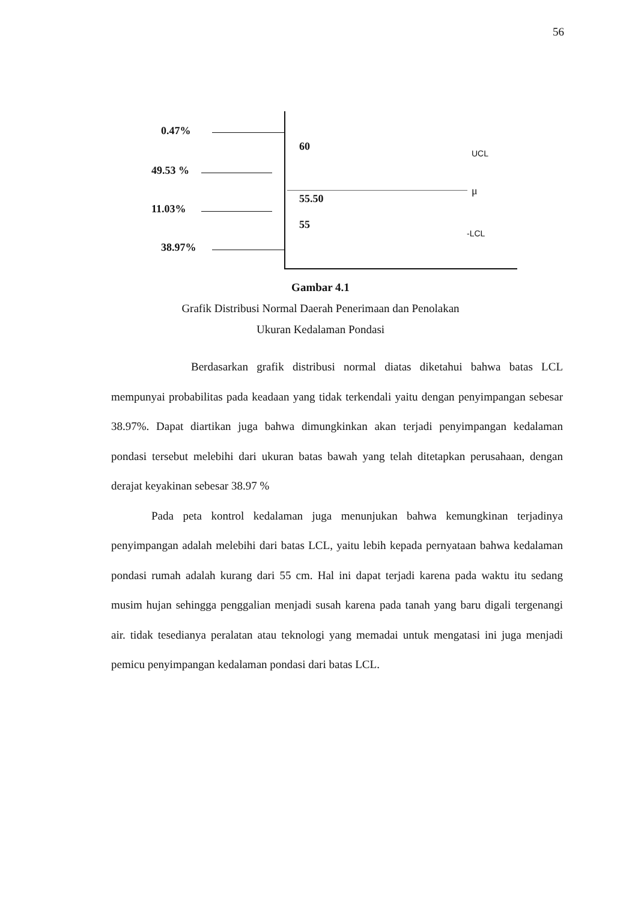56
0.47%
49.53 %
11.03%
38.97%
60
UCL
μ
55.50
55
-LCL
Gambar 4.1
Grafik Distribusi Normal Daerah Penerimaan dan Penolakan
Ukuran Kedalaman Pondasi
Berdasarkan grafik distribusi normal diatas diketahui bahwa batas LCL mempunyai probabilitas pada keadaan yang tidak terkendali yaitu dengan penyimpangan sebesar 38.97%. Dapat diartikan juga bahwa dimungkinkan akan terjadi penyimpangan kedalaman pondasi tersebut melebihi dari ukuran batas bawah yang telah ditetapkan perusahaan, dengan derajat keyakinan sebesar 38.97 %
Pada peta kontrol kedalaman juga menunjukan bahwa kemungkinan terjadinya penyimpangan adalah melebihi dari batas LCL, yaitu lebih kepada pernyataan bahwa kedalaman pondasi rumah adalah kurang dari 55 cm. Hal ini dapat terjadi karena pada waktu itu sedang musim hujan sehingga penggalian menjadi susah karena pada tanah yang baru digali tergenangi air. tidak tesedianya peralatan atau teknologi yang memadai untuk mengatasi ini juga menjadi pemicu penyimpangan kedalaman pondasi dari batas LCL.